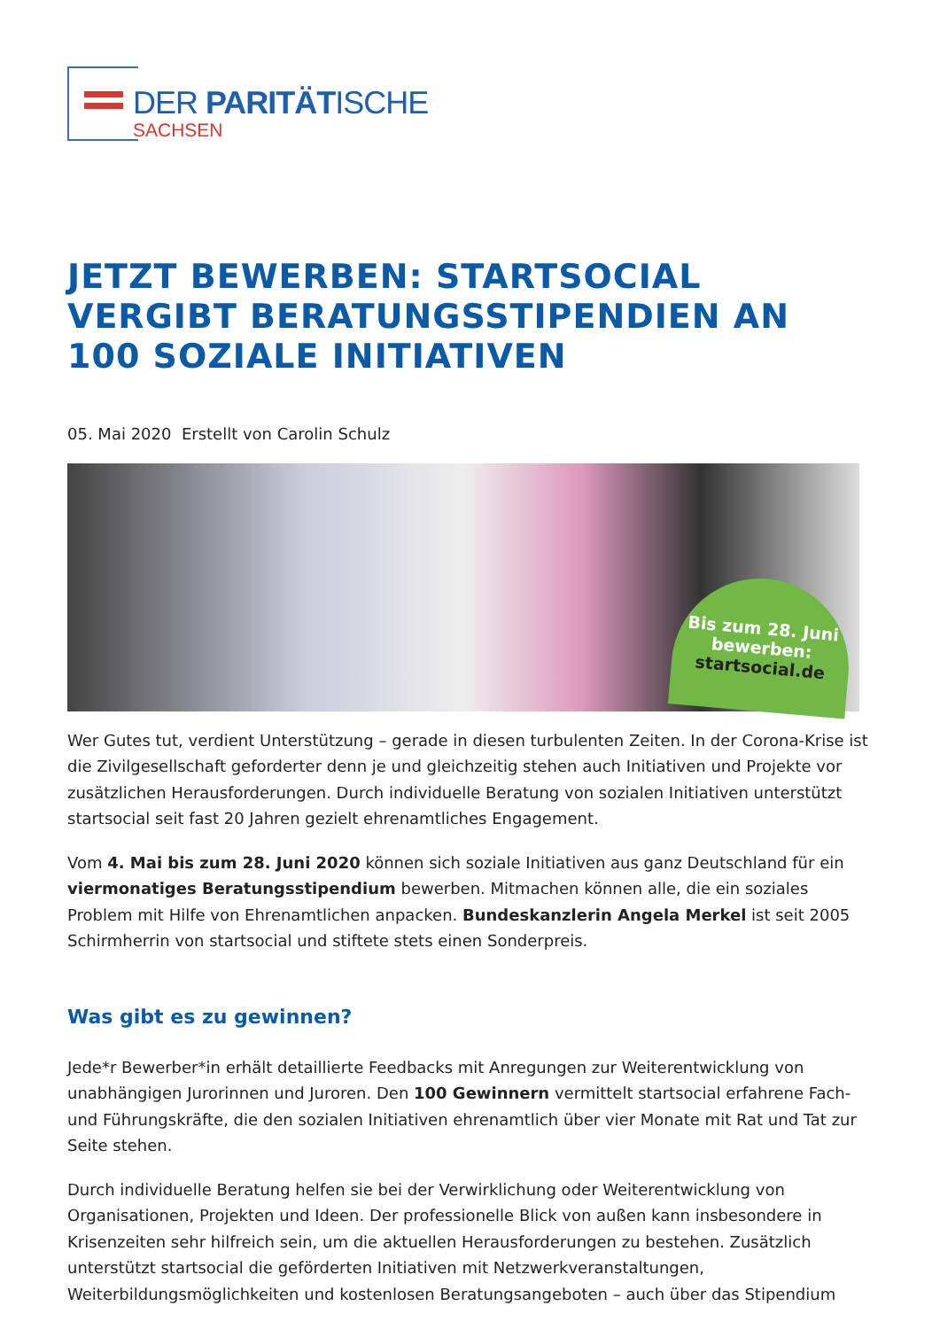DER PARITÄTISCHE
SACHSEN
JETZT BEWERBEN: STARTSOCIAL VERGIBT BERATUNGSSTIPENDIEN AN 100 SOZIALE INITIATIVEN
05. Mai 2020 Erstellt von Carolin Schulz
Bis zum 28. Juni
bewerben:
startsocial.de
Wer Gutes tut, verdient Unterstützung – gerade in diesen turbulenten Zeiten. In der Corona-Krise ist die Zivilgesellschaft geforderter denn je und gleichzeitig stehen auch Initiativen und Projekte vor zusätzlichen Herausforderungen. Durch individuelle Beratung von sozialen Initiativen unterstützt startsocial seit fast 20 Jahren gezielt ehrenamtliches Engagement.
Vom 4. Mai bis zum 28. Juni 2020 können sich soziale Initiativen aus ganz Deutschland für ein viermonatiges Beratungsstipendium bewerben. Mitmachen können alle, die ein soziales Problem mit Hilfe von Ehrenamtlichen anpacken. Bundeskanzlerin Angela Merkel ist seit 2005 Schirmherrin von startsocial und stiftete stets einen Sonderpreis.
Was gibt es zu gewinnen?
Jede*r Bewerber*in erhält detaillierte Feedbacks mit Anregungen zur Weiterentwicklung von unabhängigen Jurorinnen und Juroren. Den 100 Gewinnern vermittelt startsocial erfahrene Fach- und Führungskräfte, die den sozialen Initiativen ehrenamtlich über vier Monate mit Rat und Tat zur Seite stehen.
Durch individuelle Beratung helfen sie bei der Verwirklichung oder Weiterentwicklung von Organisationen, Projekten und Ideen. Der professionelle Blick von außen kann insbesondere in Krisenzeiten sehr hilfreich sein, um die aktuellen Herausforderungen zu bestehen. Zusätzlich unterstützt startsocial die geförderten Initiativen mit Netzwerkveranstaltungen, Weiterbildungsmöglichkeiten und kostenlosen Beratungsangeboten – auch über das Stipendium